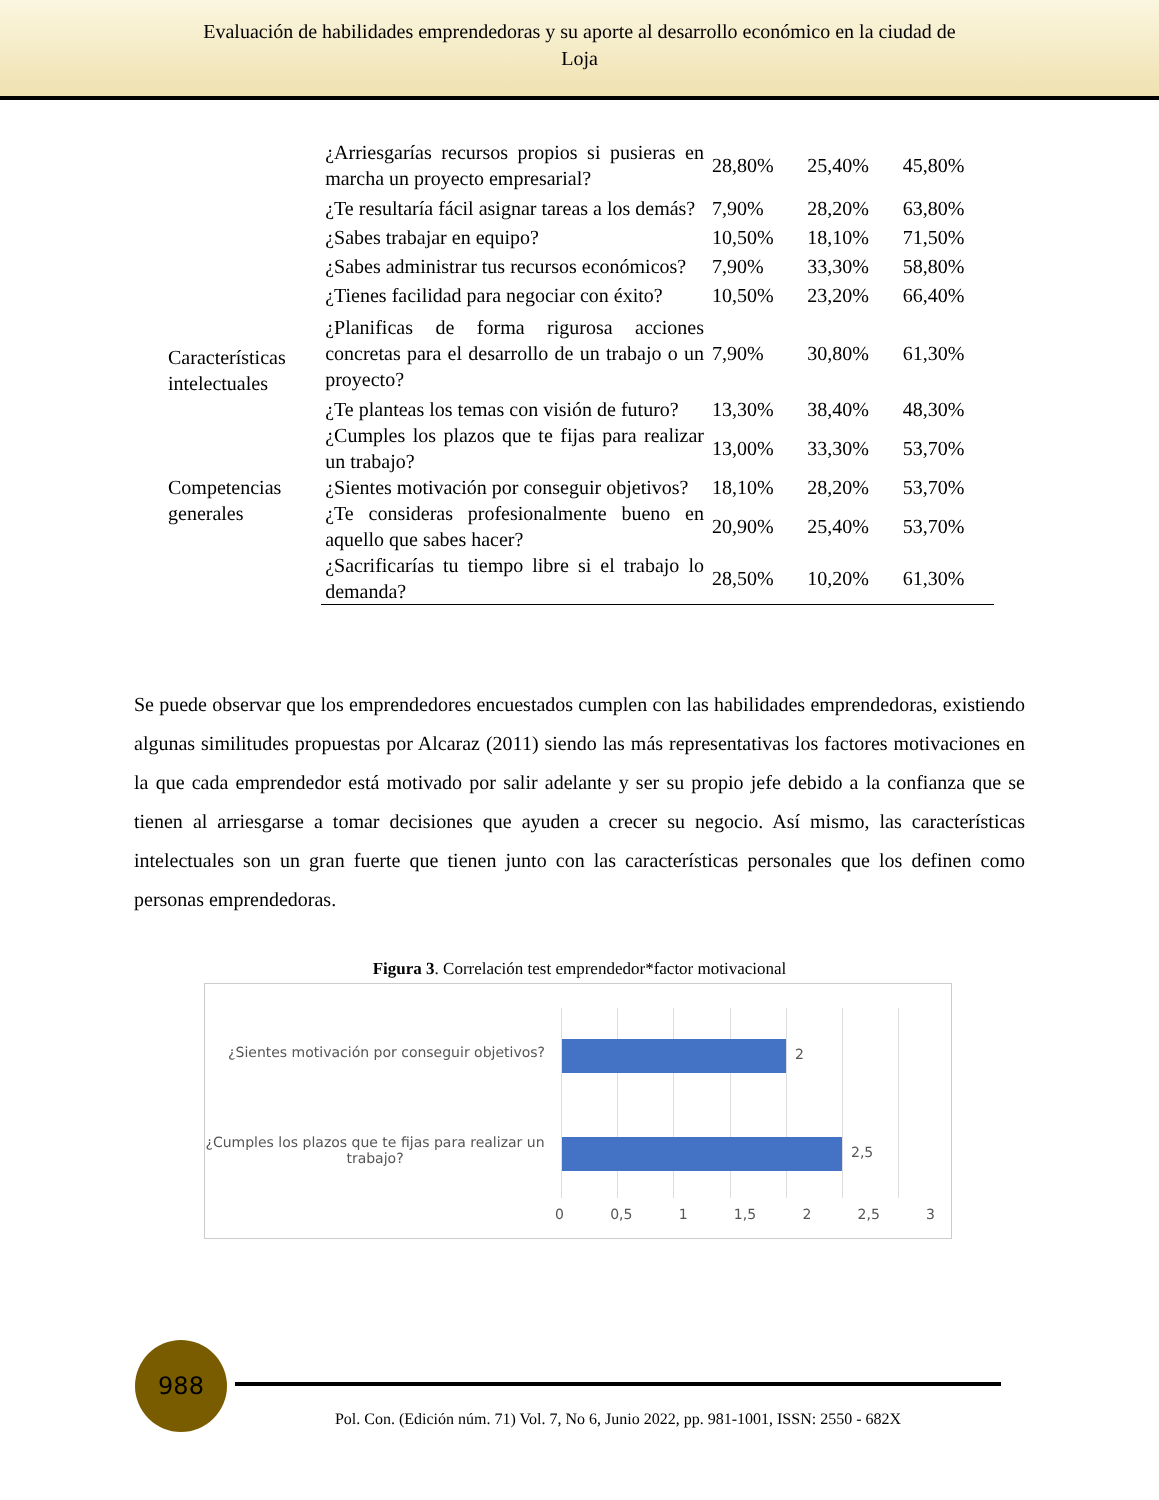Evaluación de habilidades emprendedoras y su aporte al desarrollo económico en la ciudad de
Loja
| Características intelectuales | ¿Arriesgarías recursos propios si pusieras en marcha un proyecto empresarial? | 28,80% | 25,40% | 45,80% |
| | ¿Te resultaría fácil asignar tareas a los demás? | 7,90% | 28,20% | 63,80% |
| | ¿Sabes trabajar en equipo? | 10,50% | 18,10% | 71,50% |
| | ¿Sabes administrar tus recursos económicos? | 7,90% | 33,30% | 58,80% |
| | ¿Tienes facilidad para negociar con éxito? | 10,50% | 23,20% | 66,40% |
| | ¿Planificas de forma rigurosa acciones concretas para el desarrollo de un trabajo o un proyecto? | 7,90% | 30,80% | 61,30% |
| Competencias generales | ¿Te planteas los temas con visión de futuro? | 13,30% | 38,40% | 48,30% |
| | ¿Cumples los plazos que te fijas para realizar un trabajo? | 13,00% | 33,30% | 53,70% |
| | ¿Sientes motivación por conseguir objetivos? | 18,10% | 28,20% | 53,70% |
| | ¿Te consideras profesionalmente bueno en aquello que sabes hacer? | 20,90% | 25,40% | 53,70% |
| | ¿Sacrificarías tu tiempo libre si el trabajo lo demanda? | 28,50% | 10,20% | 61,30% |
Se puede observar que los emprendedores encuestados cumplen con las habilidades emprendedoras, existiendo algunas similitudes propuestas por Alcaraz (2011) siendo las más representativas los factores motivaciones en la que cada emprendedor está motivado por salir adelante y ser su propio jefe debido a la confianza que se tienen al arriesgarse a tomar decisiones que ayuden a crecer su negocio. Así mismo, las características intelectuales son un gran fuerte que tienen junto con las características personales que los definen como personas emprendedoras.
Figura 3. Correlación test emprendedor*factor motivacional
¿Sientes motivación por conseguir objetivos?
2
¿Cumples los plazos que te fijas para realizar un trabajo?
2,5
0 0,5 1 1,5 2 2,5 3
988
Pol. Con. (Edición núm. 71) Vol. 7, No 6, Junio 2022, pp. 981-1001, ISSN: 2550 - 682X